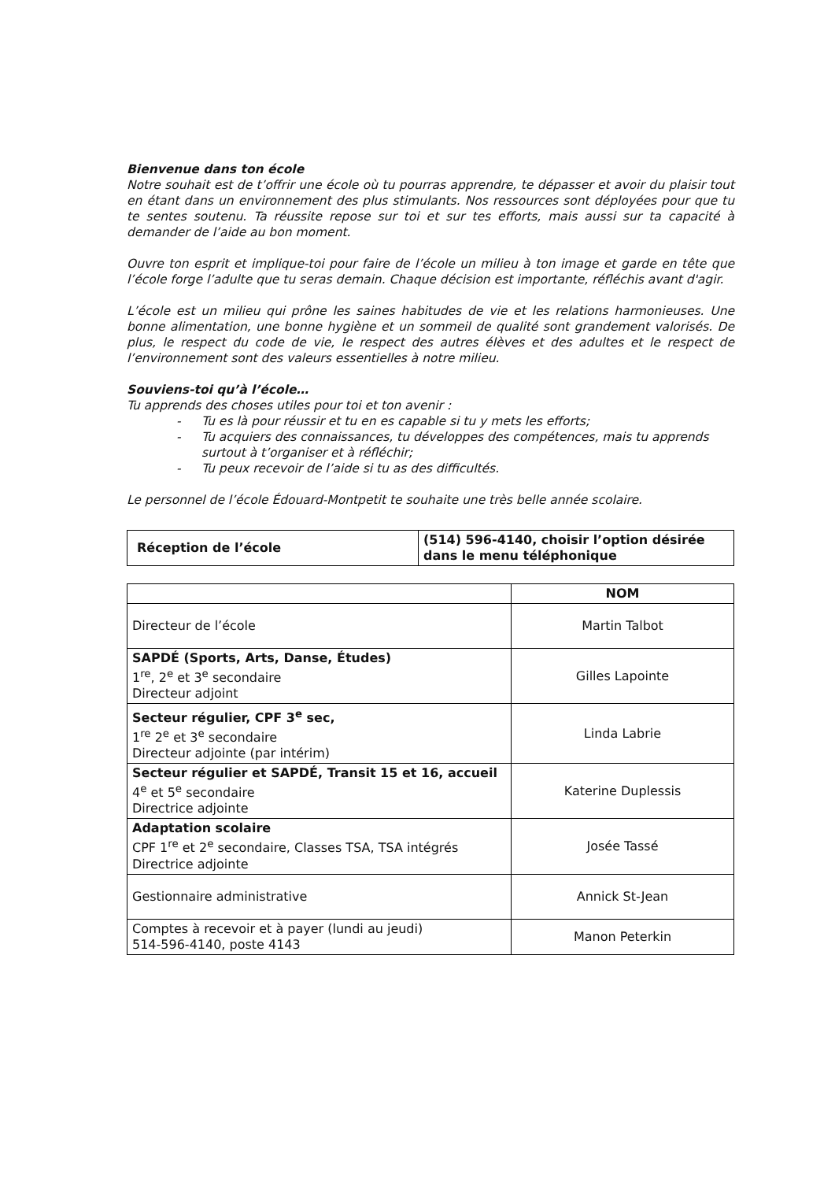Bienvenue dans ton école
Notre souhait est de t’offrir une école où tu pourras apprendre, te dépasser et avoir du plaisir tout en étant dans un environnement des plus stimulants. Nos ressources sont déployées pour que tu te sentes soutenu. Ta réussite repose sur toi et sur tes efforts, mais aussi sur ta capacité à demander de l’aide au bon moment.
Ouvre ton esprit et implique-toi pour faire de l’école un milieu à ton image et garde en tête que l’école forge l’adulte que tu seras demain. Chaque décision est importante, réfléchis avant d'agir.
L’école est un milieu qui prône les saines habitudes de vie et les relations harmonieuses. Une bonne alimentation, une bonne hygiène et un sommeil de qualité sont grandement valorisés. De plus, le respect du code de vie, le respect des autres élèves et des adultes et le respect de l’environnement sont des valeurs essentielles à notre milieu.
Souviens-toi qu’à l’école…
Tu apprends des choses utiles pour toi et ton avenir :
- Tu es là pour réussir et tu en es capable si tu y mets les efforts;
- Tu acquiers des connaissances, tu développes des compétences, mais tu apprends surtout à t’organiser et à réfléchir;
- Tu peux recevoir de l’aide si tu as des difficultés.
Le personnel de l’école Édouard-Montpetit te souhaite une très belle année scolaire.
| Réception de l’école | (514) 596-4140, choisir l’option désirée dans le menu téléphonique |
| | NOM |
| --- | --- |
| Directeur de l’école | Martin Talbot |
| SAPDÉ (Sports, Arts, Danse, Études) 1<sup>re</sup>, 2<sup>e</sup> et 3<sup>e</sup> secondaire Directeur adjoint | Gilles Lapointe |
| Secteur régulier, CPF 3<sup>e</sup> sec, 1<sup>re</sup> 2<sup>e</sup> et 3<sup>e</sup> secondaire Directeur adjointe (par intérim) | Linda Labrie |
| Secteur régulier et SAPDÉ, Transit 15 et 16, accueil 4<sup>e</sup> et 5<sup>e</sup> secondaire Directrice adjointe | Katerine Duplessis |
| Adaptation scolaire CPF 1<sup>re</sup> et 2<sup>e</sup> secondaire, Classes TSA, TSA intégrés Directrice adjointe | Josée Tassé |
| Gestionnaire administrative | Annick St-Jean |
| Comptes à recevoir et à payer (lundi au jeudi) 514-596-4140, poste 4143 | Manon Peterkin |